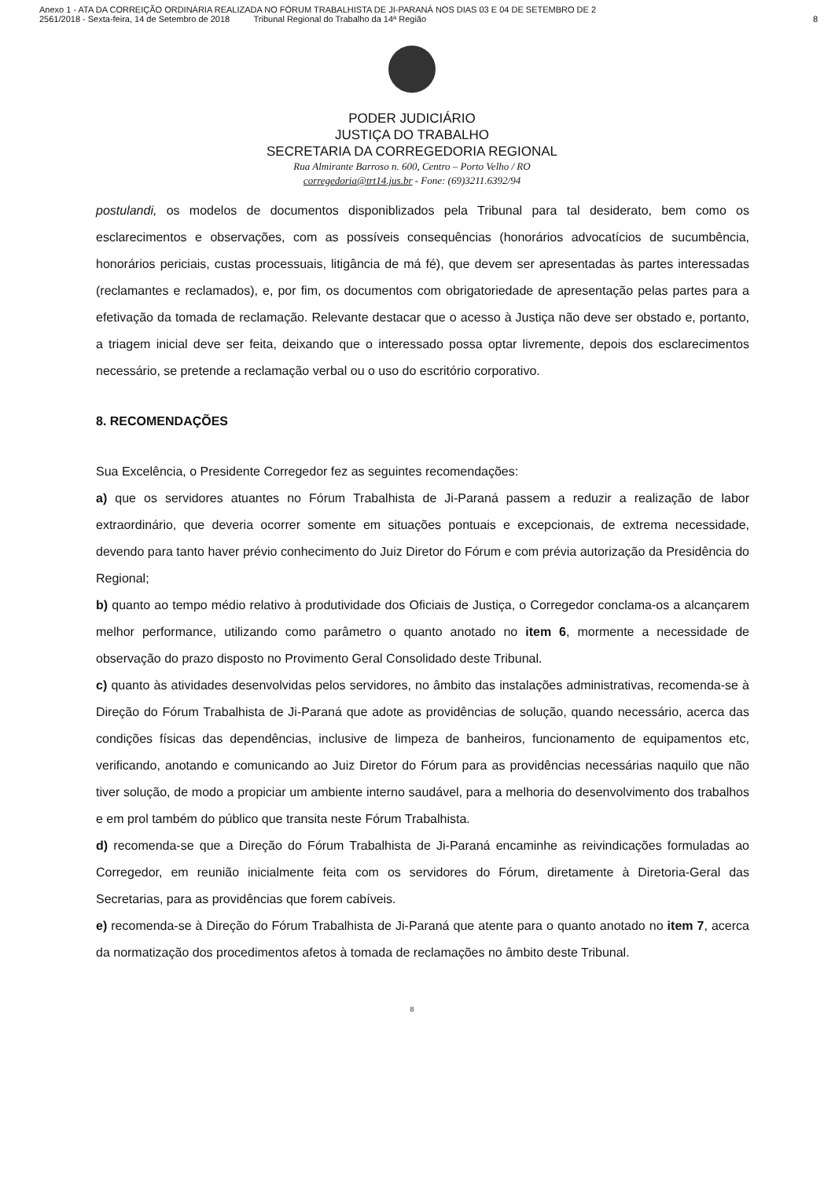Anexo 1 - ATA DA CORREIÇÃO ORDINÁRIA REALIZADA NO FÓRUM TRABALHISTA DE JI-PARANÁ NOS DIAS 03 E 04 DE SETEMBRO DE 2
2561/2018 - Sexta-feira, 14 de Setembro de 2018 Tribunal Regional do Trabalho da 14ª Região
8
PODER JUDICIÁRIO
JUSTIÇA DO TRABALHO
SECRETARIA DA CORREGEDORIA REGIONAL
Rua Almirante Barroso n. 600, Centro – Porto Velho / RO
corregedoria@trt14.jus.br - Fone: (69)3211.6392/94
postulandi, os modelos de documentos disponiblizados pela Tribunal para tal desiderato, bem como os esclarecimentos e observações, com as possíveis consequências (honorários advocatícios de sucumbência, honorários periciais, custas processuais, litigância de má fé), que devem ser apresentadas às partes interessadas (reclamantes e reclamados), e, por fim, os documentos com obrigatoriedade de apresentação pelas partes para a efetivação da tomada de reclamação. Relevante destacar que o acesso à Justiça não deve ser obstado e, portanto, a triagem inicial deve ser feita, deixando que o interessado possa optar livremente, depois dos esclarecimentos necessário, se pretende a reclamação verbal ou o uso do escritório corporativo.
8. RECOMENDAÇÕES
Sua Excelência, o Presidente Corregedor fez as seguintes recomendações:
a) que os servidores atuantes no Fórum Trabalhista de Ji-Paraná passem a reduzir a realização de labor extraordinário, que deveria ocorrer somente em situações pontuais e excepcionais, de extrema necessidade, devendo para tanto haver prévio conhecimento do Juiz Diretor do Fórum e com prévia autorização da Presidência do Regional;
b) quanto ao tempo médio relativo à produtividade dos Oficiais de Justiça, o Corregedor conclama-os a alcançarem melhor performance, utilizando como parâmetro o quanto anotado no item 6, mormente a necessidade de observação do prazo disposto no Provimento Geral Consolidado deste Tribunal.
c) quanto às atividades desenvolvidas pelos servidores, no âmbito das instalações administrativas, recomenda-se à Direção do Fórum Trabalhista de Ji-Paraná que adote as providências de solução, quando necessário, acerca das condições físicas das dependências, inclusive de limpeza de banheiros, funcionamento de equipamentos etc, verificando, anotando e comunicando ao Juiz Diretor do Fórum para as providências necessárias naquilo que não tiver solução, de modo a propiciar um ambiente interno saudável, para a melhoria do desenvolvimento dos trabalhos e em prol também do público que transita neste Fórum Trabalhista.
d) recomenda-se que a Direção do Fórum Trabalhista de Ji-Paraná encaminhe as reivindicações formuladas ao Corregedor, em reunião inicialmente feita com os servidores do Fórum, diretamente à Diretoria-Geral das Secretarias, para as providências que forem cabíveis.
e) recomenda-se à Direção do Fórum Trabalhista de Ji-Paraná que atente para o quanto anotado no item 7, acerca da normatização dos procedimentos afetos à tomada de reclamações no âmbito deste Tribunal.
8